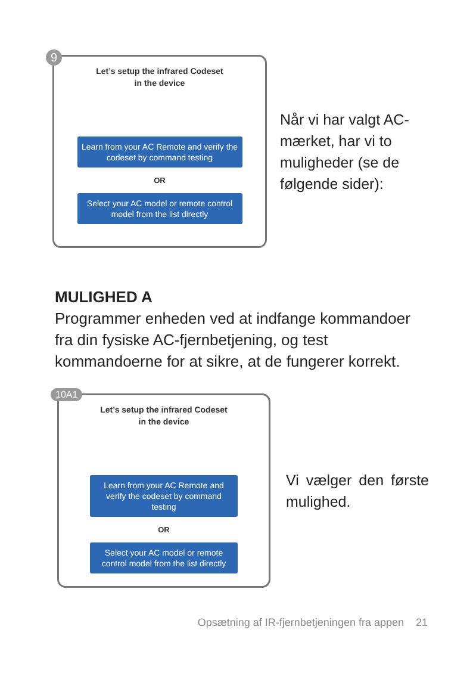9
Let’s setup the infrared Codeset
in the device
Learn from your AC Remote and verify the codeset by command testing
OR
Select your AC model or remote control model from the list directly
Når vi har valgt AC-mær­ket, har vi to muligheder (se de følgende sider):
MULIGHED A
Programmer enheden ved at indfange kommandoer fra din fysiske AC-fjernbetjening, og test kommandoerne for at sikre, at de fungerer korrekt.
10A1
Let’s setup the infrared Codeset
in the device
Learn from your AC Remote and verify the codeset by command testing
OR
Select your AC model or remote control model from the list directly
Vi vælger den første mulighed.
Opsætning af IR-fjernbetjeningen fra appen 21